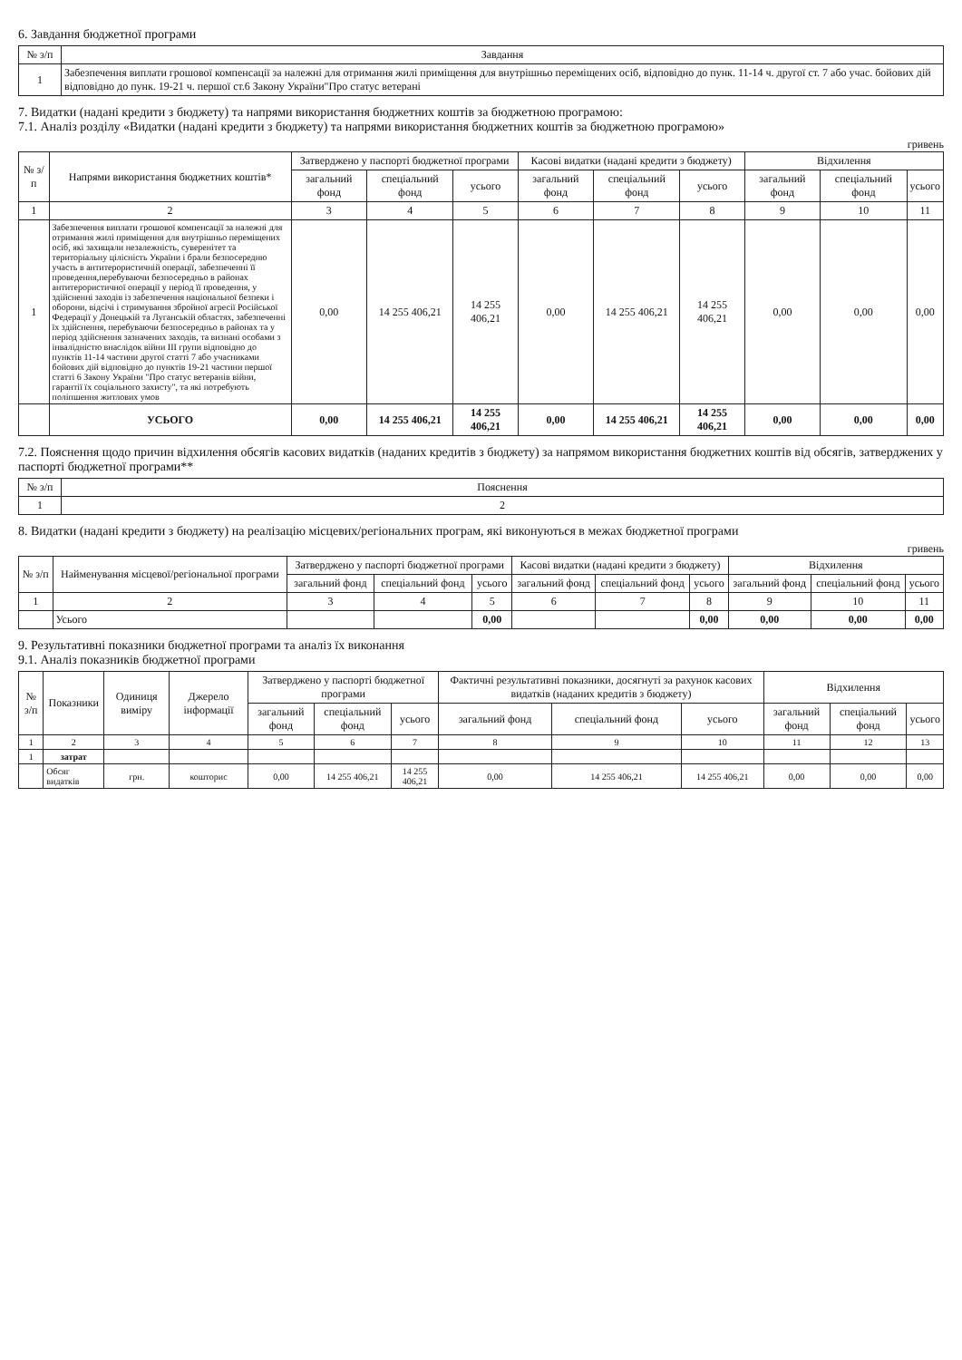6. Завдання бюджетної програми
| № з/п | Завдання |
| --- | --- |
| 1 | Забезпечення виплати грошової компенсації за належні для отримання жилі приміщення для внутрішньо переміщених осіб, відповідно до пунк. 11-14 ч. другої ст. 7 або учас. бойових дій відповідно до пунк. 19-21 ч. першої ст.6 Закону України"Про статус ветерані |
7. Видатки (надані кредити з бюджету) та напрями використання бюджетних коштів за бюджетною програмою:
7.1. Аналіз розділу «Видатки (надані кредити з бюджету) та напрями використання бюджетних коштів за бюджетною програмою»
гривень
| № з/п | Напрями використання бюджетних коштів* | Затверджено у паспорті бюджетної програми | | | Касові видатки (надані кредити з бюджету) | | | Відхилення | | |
| --- | --- | --- | --- | --- | --- | --- | --- | --- | --- | --- |
| | | загальний фонд | спеціальний фонд | усього | загальний фонд | спеціальний фонд | усього | загальний фонд | спеціальний фонд | усього |
| 1 | 2 | 3 | 4 | 5 | 6 | 7 | 8 | 9 | 10 | 11 |
| 1 | Забезпечення виплати грошової компенсації за належні для отримання жилі приміщення для внутрішньо переміщених осіб, які захищали незалежність, суверенітет та територіальну цілісність України і брали безпосередню участь в антитерористичній операції, забезпеченні її проведення,перебуваючи безпосередньо в районах антитерористичної операції у період її проведення, у здійсненні заходів із забезпечення національної безпеки і оборони, відсічі і стримування збройної агресії Російської Федерації у Донецькій та Луганській областях, забезпеченні їх здійснення, перебуваючи безпосередньо в районах та у період здійснення зазначених заходів, та визнані особами з інвалідністю внаслідок війни III групи відповідно до пунктів 11-14 частини другої статті 7 або учасниками бойових дій відповідно до пунктів 19-21 частини першої статті 6 Закону України "Про статус ветеранів війни, гарантії їх соціального захисту", та які потребують поліпшення житлових умов | 0,00 | 14 255 406,21 | 14 255 406,21 | 0,00 | 14 255 406,21 | 14 255 406,21 | 0,00 | 0,00 | 0,00 |
| | УСЬОГО | 0,00 | 14 255 406,21 | 14 255 406,21 | 0,00 | 14 255 406,21 | 14 255 406,21 | 0,00 | 0,00 | 0,00 |
7.2. Пояснення щодо причин відхилення обсягів касових видатків (наданих кредитів з бюджету) за напрямом використання бюджетних коштів від обсягів, затверджених у паспорті бюджетної програми**
| № з/п | Пояснення |
| --- | --- |
| 1 | 2 |
8. Видатки (надані кредити з бюджету) на реалізацію місцевих/регіональних програм, які виконуються в межах бюджетної програми
гривень
| № з/п | Найменування місцевої/регіональної програми | Затверджено у паспорті бюджетної програми | | | Касові видатки (надані кредити з бюджету) | | | Відхилення | | |
| --- | --- | --- | --- | --- | --- | --- | --- | --- | --- | --- |
| | | загальний фонд | спеціальний фонд | усього | загальний фонд | спеціальний фонд | усього | загальний фонд | спеціальний фонд | усього |
| 1 | 2 | 3 | 4 | 5 | 6 | 7 | 8 | 9 | 10 | 11 |
| | Усього | | | 0,00 | | | 0,00 | 0,00 | 0,00 | 0,00 |
9. Результативні показники бюджетної програми та аналіз їх виконання
9.1. Аналіз показників бюджетної програми
| № з/п | Показники | Одиниця виміру | Джерело інформації | Затверджено у паспорті бюджетної програми | | | Фактичні результативні показники, досягнуті за рахунок касових видатків (наданих кредитів з бюджету) | | | Відхилення | | |
| --- | --- | --- | --- | --- | --- | --- | --- | --- | --- | --- | --- | --- |
| | | | | загальний фонд | спеціальний фонд | усього | загальний фонд | спеціальний фонд | усього | загальний фонд | спеціальний фонд | усього |
| 1 | 2 | 3 | 4 | 5 | 6 | 7 | 8 | 9 | 10 | 11 | 12 | 13 |
| 1 | затрат | | | | | | | | | | | |
| | Обсяг видатків | грн. | кошторис | 0,00 | 14 255 406,21 | 14 255 406,21 | 0,00 | 14 255 406,21 | 14 255 406,21 | 0,00 | 0,00 | 0,00 |